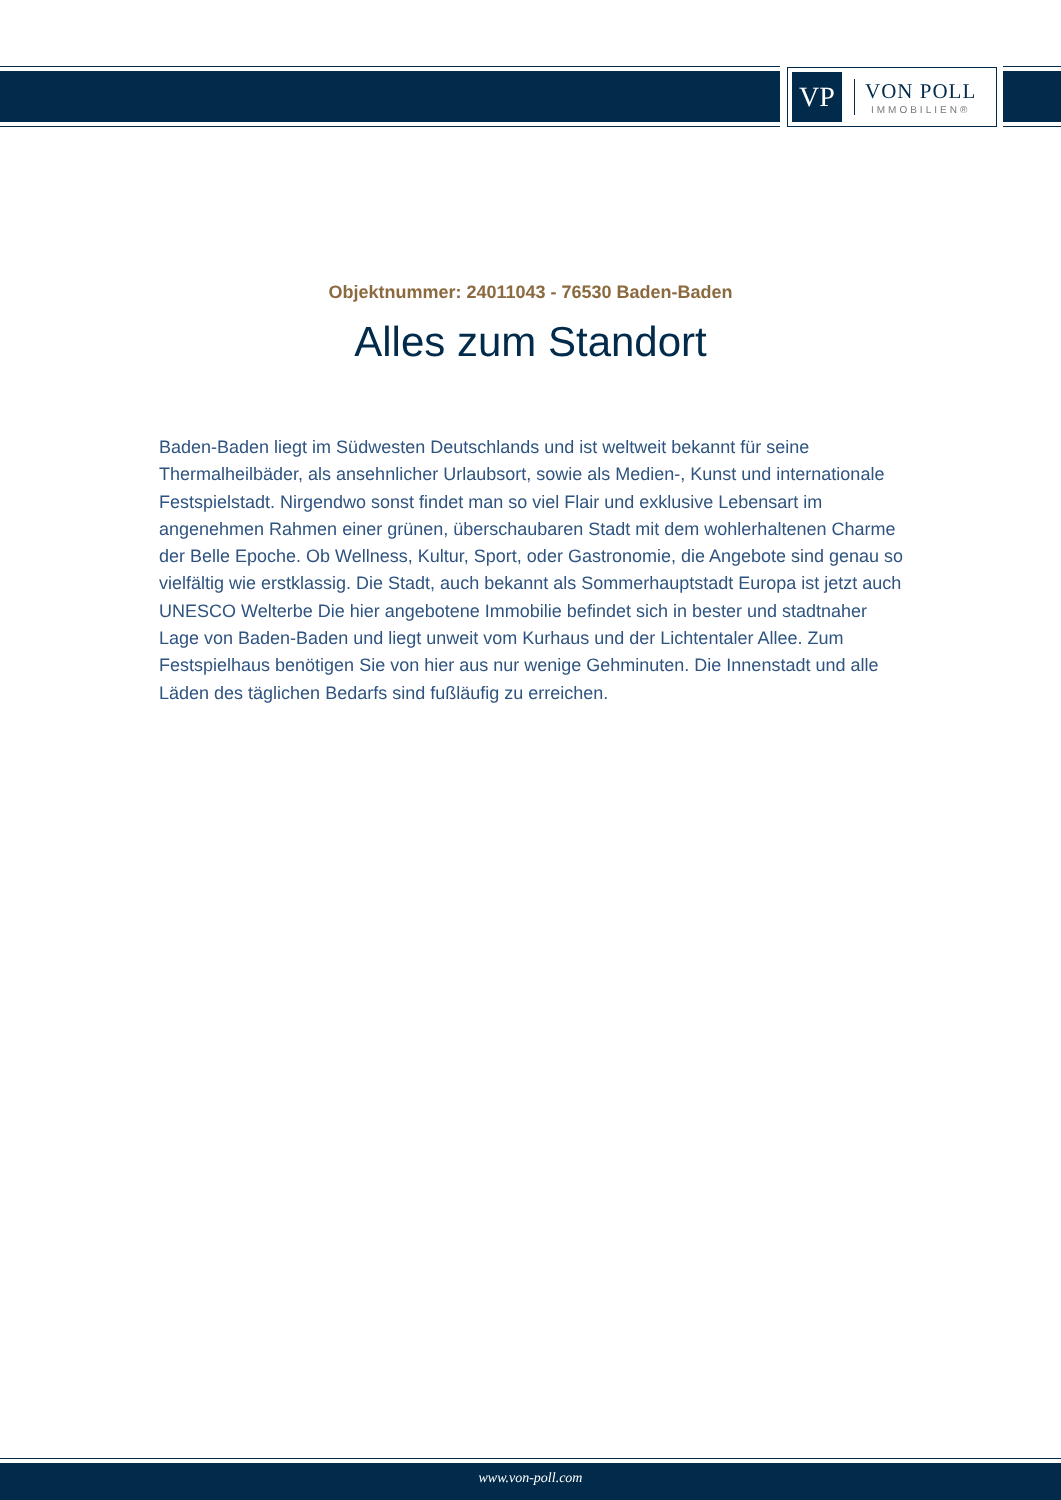VP
VON POLL
IMMOBILIEN®
Objektnummer: 24011043 - 76530 Baden-Baden
Alles zum Standort
Baden-Baden liegt im Südwesten Deutschlands und ist weltweit bekannt für seine Thermalheilbäder, als ansehnlicher Urlaubsort, sowie als Medien-, Kunst und internationale Festspielstadt. Nirgendwo sonst findet man so viel Flair und exklusive Lebensart im angenehmen Rahmen einer grünen, überschaubaren Stadt mit dem wohlerhaltenen Charme der Belle Epoche. Ob Wellness, Kultur, Sport, oder Gastronomie, die Angebote sind genau so vielfältig wie erstklassig. Die Stadt, auch bekannt als Sommerhauptstadt Europa ist jetzt auch UNESCO Welterbe Die hier angebotene Immobilie befindet sich in bester und stadtnaher Lage von Baden-Baden und liegt unweit vom Kurhaus und der Lichtentaler Allee. Zum Festspielhaus benötigen Sie von hier aus nur wenige Gehminuten. Die Innenstadt und alle Läden des täglichen Bedarfs sind fußläufig zu erreichen.
www.von-poll.com